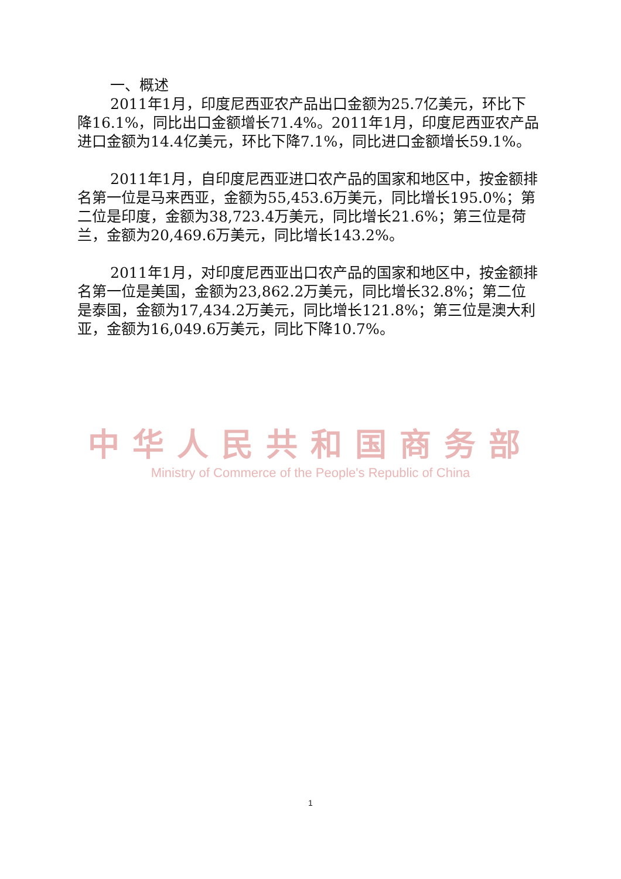一、概述
2011年1月，印度尼西亚农产品出口金额为25.7亿美元，环比下降16.1%，同比出口金额增长71.4%。2011年1月，印度尼西亚农产品进口金额为14.4亿美元，环比下降7.1%，同比进口金额增长59.1%。
2011年1月，自印度尼西亚进口农产品的国家和地区中，按金额排名第一位是马来西亚，金额为55,453.6万美元，同比增长195.0%；第二位是印度，金额为38,723.4万美元，同比增长21.6%；第三位是荷兰，金额为20,469.6万美元，同比增长143.2%。
2011年1月，对印度尼西亚出口农产品的国家和地区中，按金额排名第一位是美国，金额为23,862.2万美元，同比增长32.8%；第二位是泰国，金额为17,434.2万美元，同比增长121.8%；第三位是澳大利亚，金额为16,049.6万美元，同比下降10.7%。
中华人民共和国商务部
Ministry of Commerce of the People's Republic of China
1